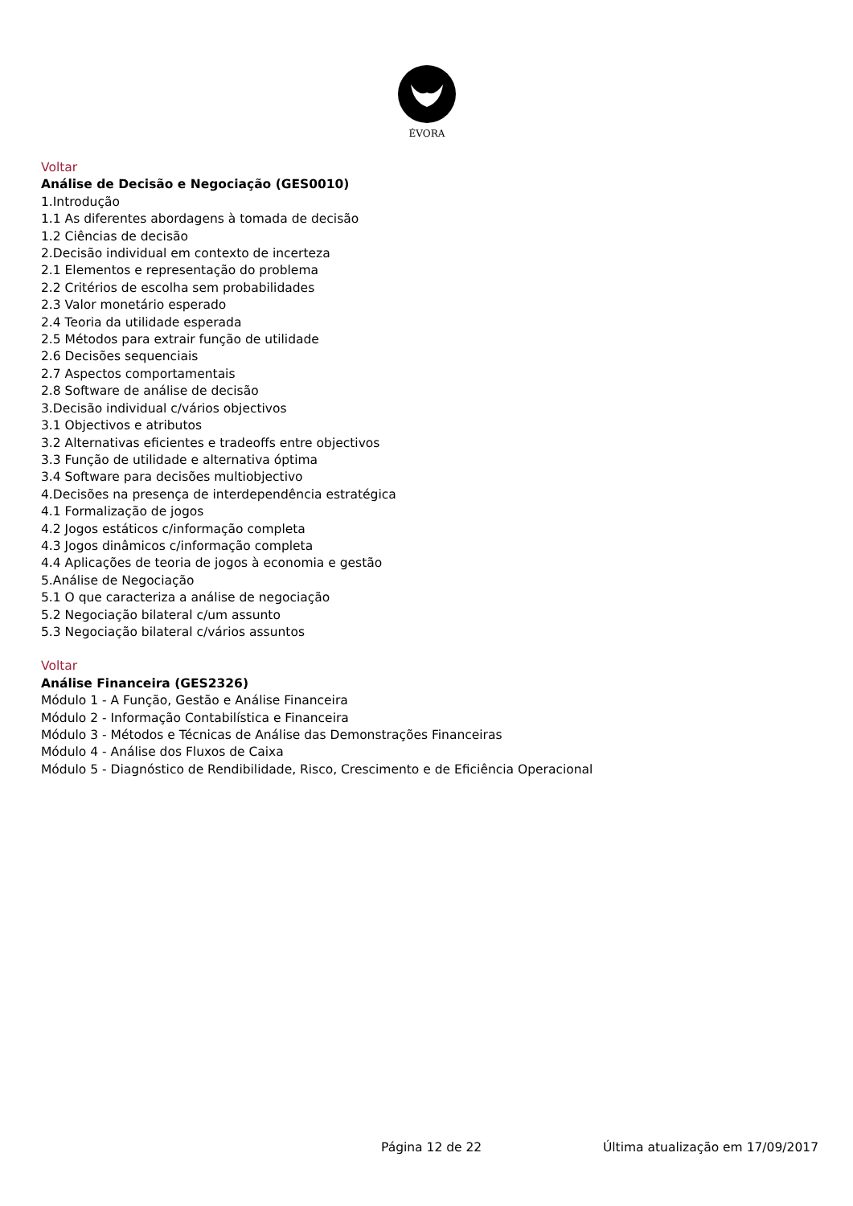ÉVORA
Voltar
Análise de Decisão e Negociação (GES0010)
1.Introdução
1.1 As diferentes abordagens à tomada de decisão
1.2 Ciências de decisão
2.Decisão individual em contexto de incerteza
2.1 Elementos e representação do problema
2.2 Critérios de escolha sem probabilidades
2.3 Valor monetário esperado
2.4 Teoria da utilidade esperada
2.5 Métodos para extrair função de utilidade
2.6 Decisões sequenciais
2.7 Aspectos comportamentais
2.8 Software de análise de decisão
3.Decisão individual c/vários objectivos
3.1 Objectivos e atributos
3.2 Alternativas eficientes e tradeoffs entre objectivos
3.3 Função de utilidade e alternativa óptima
3.4 Software para decisões multiobjectivo
4.Decisões na presença de interdependência estratégica
4.1 Formalização de jogos
4.2 Jogos estáticos c/informação completa
4.3 Jogos dinâmicos c/informação completa
4.4 Aplicações de teoria de jogos à economia e gestão
5.Análise de Negociação
5.1 O que caracteriza a análise de negociação
5.2 Negociação bilateral c/um assunto
5.3 Negociação bilateral c/vários assuntos
Voltar
Análise Financeira (GES2326)
Módulo 1 - A Função, Gestão e Análise Financeira
Módulo 2 - Informação Contabilística e Financeira
Módulo 3 - Métodos e Técnicas de Análise das Demonstrações Financeiras
Módulo 4 - Análise dos Fluxos de Caixa
Módulo 5 - Diagnóstico de Rendibilidade, Risco, Crescimento e de Eficiência Operacional
Página 12 de 22 Última atualização em 17/09/2017